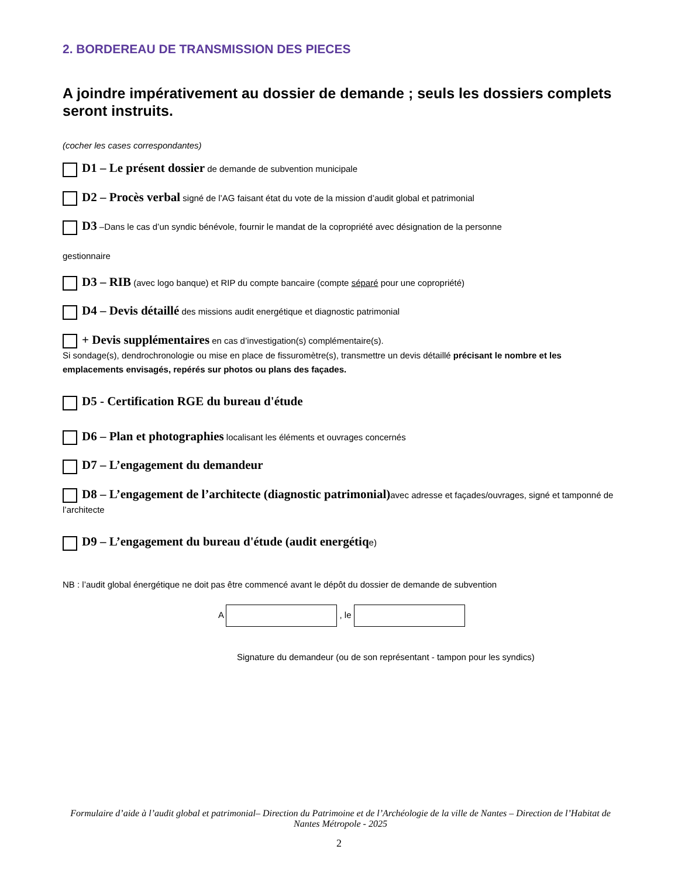2. BORDEREAU DE TRANSMISSION DES PIECES
A joindre impérativement au dossier de demande ; seuls les dossiers complets seront instruits.
(cocher les cases correspondantes)
D1 – Le présent dossier de demande de subvention municipale
D2 – Procès verbal signé de l’AG faisant état du vote de la mission d’audit global et patrimonial
D3 –Dans le cas d’un syndic bénévole, fournir le mandat de la copropriété avec désignation de la personne
gestionnaire
D3 – RIB (avec logo banque) et RIP du compte bancaire (compte séparé pour une copropriété)
D4 – Devis détaillé des missions audit energétique et diagnostic patrimonial
+ Devis supplémentaires en cas d’investigation(s) complémentaire(s).
Si sondage(s), dendrochronologie ou mise en place de fissuromètre(s), transmettre un devis détaillé précisant le nombre et les emplacements envisagés, repérés sur photos ou plans des façades.
D5 - Certification RGE du bureau d'étude
D6 – Plan et photographies localisant les éléments et ouvrages concernés
D7 – L’engagement du demandeur
D8 – L’engagement de l’architecte (diagnostic patrimonial) avec adresse et façades/ouvrages, signé et tamponné de l’architecte
D9 – L’engagement du bureau d'étude (audit energétiqe)
NB : l’audit global énergétique ne doit pas être commencé avant le dépôt du dossier de demande de subvention
A , le
Signature du demandeur (ou de son représentant - tampon pour les syndics)
Formulaire d’aide à l’audit global et patrimonial– Direction du Patrimoine et de l’Archéologie de la ville de Nantes – Direction de l’Habitat de Nantes Métropole - 2025
2